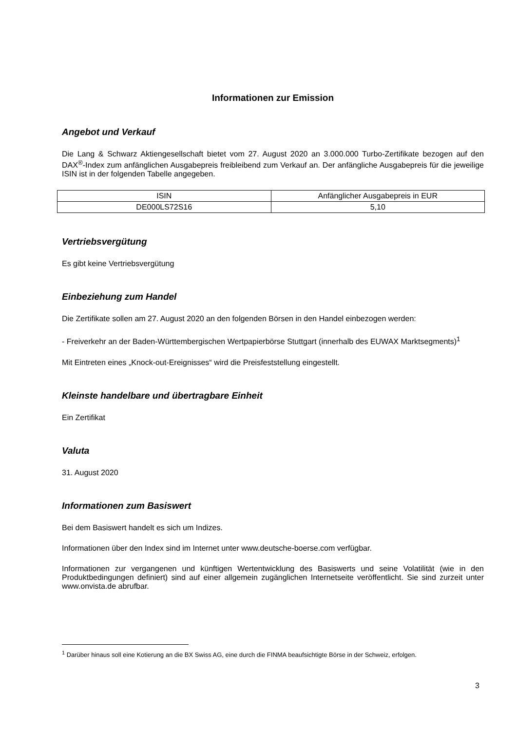Informationen zur Emission
Angebot und Verkauf
Die Lang & Schwarz Aktiengesellschaft bietet vom 27. August 2020 an 3.000.000 Turbo-Zertifikate bezogen auf den DAX<sup>®</sup>-Index zum anfänglichen Ausgabepreis freibleibend zum Verkauf an. Der anfängliche Ausgabepreis für die jeweilige ISIN ist in der folgenden Tabelle angegeben.
| ISIN | Anfänglicher Ausgabepreis in EUR |
| DE000LS72S16 | 5,10 |
Vertriebsvergütung
Es gibt keine Vertriebsvergütung
Einbeziehung zum Handel
Die Zertifikate sollen am 27. August 2020 an den folgenden Börsen in den Handel einbezogen werden:
- Freiverkehr an der Baden-Württembergischen Wertpapierbörse Stuttgart (innerhalb des EUWAX Marktsegments)<sup>1</sup>
Mit Eintreten eines „Knock-out-Ereignisses“ wird die Preisfeststellung eingestellt.
Kleinste handelbare und übertragbare Einheit
Ein Zertifikat
Valuta
31. August 2020
Informationen zum Basiswert
Bei dem Basiswert handelt es sich um Indizes.
Informationen über den Index sind im Internet unter www.deutsche-boerse.com verfügbar.
Informationen zur vergangenen und künftigen Wertentwicklung des Basiswerts und seine Volatilität (wie in den Produktbedingungen definiert) sind auf einer allgemein zugänglichen Internetseite veröffentlicht. Sie sind zurzeit unter www.onvista.de abrufbar.
<sup>1</sup> Darüber hinaus soll eine Kotierung an die BX Swiss AG, eine durch die FINMA beaufsichtigte Börse in der Schweiz, erfolgen.
3